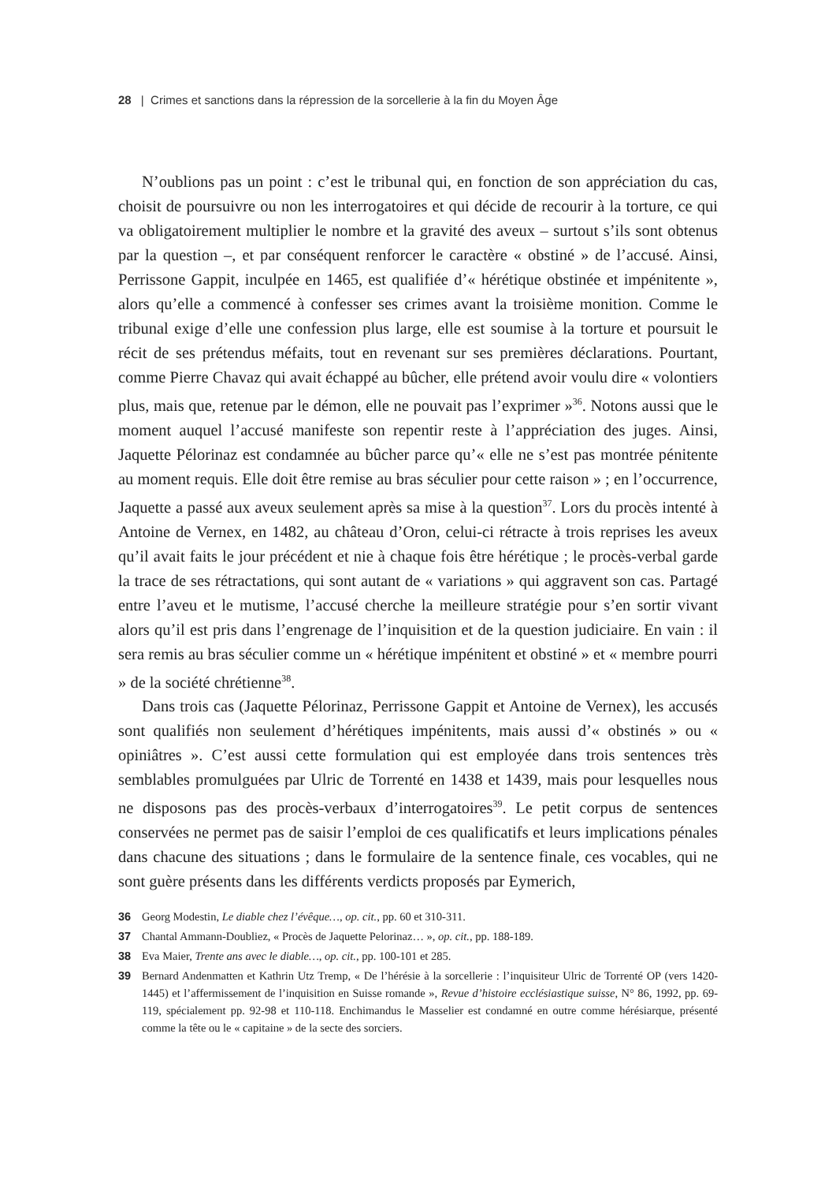28 | Crimes et sanctions dans la répression de la sorcellerie à la fin du Moyen Âge
N’oublions pas un point : c’est le tribunal qui, en fonction de son appréciation du cas, choisit de poursuivre ou non les interrogatoires et qui décide de recourir à la torture, ce qui va obligatoirement multiplier le nombre et la gravité des aveux – surtout s’ils sont obtenus par la question –, et par conséquent renforcer le caractère « obstiné » de l’accusé. Ainsi, Perrissone Gappit, inculpée en 1465, est qualifiée d’« hérétique obstinée et impénitente », alors qu’elle a commencé à confesser ses crimes avant la troisième monition. Comme le tribunal exige d’elle une confession plus large, elle est soumise à la torture et poursuit le récit de ses prétendus méfaits, tout en revenant sur ses premières déclarations. Pourtant, comme Pierre Chavaz qui avait échappé au bûcher, elle prétend avoir voulu dire « volontiers plus, mais que, retenue par le démon, elle ne pouvait pas l’exprimer »<sup>36</sup>. Notons aussi que le moment auquel l’accusé manifeste son repentir reste à l’appréciation des juges. Ainsi, Jaquette Pélorinaz est condamnée au bûcher parce qu’« elle ne s’est pas montrée pénitente au moment requis. Elle doit être remise au bras séculier pour cette raison » ; en l’occurrence, Jaquette a passé aux aveux seulement après sa mise à la question<sup>37</sup>. Lors du procès intenté à Antoine de Vernex, en 1482, au château d’Oron, celui-ci rétracte à trois reprises les aveux qu’il avait faits le jour précédent et nie à chaque fois être hérétique ; le procès-verbal garde la trace de ses rétractations, qui sont autant de « variations » qui aggravent son cas. Partagé entre l’aveu et le mutisme, l’accusé cherche la meilleure stratégie pour s’en sortir vivant alors qu’il est pris dans l’engrenage de l’inquisition et de la question judiciaire. En vain : il sera remis au bras séculier comme un « hérétique impénitent et obstiné » et « membre pourri » de la société chrétienne<sup>38</sup>.
Dans trois cas (Jaquette Pélorinaz, Perrissone Gappit et Antoine de Vernex), les accusés sont qualifiés non seulement d’hérétiques impénitents, mais aussi d’« obstinés » ou « opiniâtres ». C’est aussi cette formulation qui est employée dans trois sentences très semblables promulguées par Ulric de Torrenté en 1438 et 1439, mais pour lesquelles nous ne disposons pas des procès-verbaux d’interrogatoires<sup>39</sup>. Le petit corpus de sentences conservées ne permet pas de saisir l’emploi de ces qualificatifs et leurs implications pénales dans chacune des situations ; dans le formulaire de la sentence finale, ces vocables, qui ne sont guère présents dans les différents verdicts proposés par Eymerich,
36 Georg Modestin, Le diable chez l’évêque…, op. cit., pp. 60 et 310-311.
37 Chantal Ammann-Doubliez, « Procès de Jaquette Pelorinaz… », op. cit., pp. 188-189.
38 Eva Maier, Trente ans avec le diable…, op. cit., pp. 100-101 et 285.
39 Bernard Andenmatten et Kathrin Utz Tremp, « De l’hérésie à la sorcellerie : l’inquisiteur Ulric de Torrenté OP (vers 1420-1445) et l’affermissement de l’inquisition en Suisse romande », Revue d’histoire ecclésiastique suisse, N° 86, 1992, pp. 69-119, spécialement pp. 92-98 et 110-118. Enchimandus le Masselier est condamné en outre comme hérésiarque, présenté comme la tête ou le « capitaine » de la secte des sorciers.